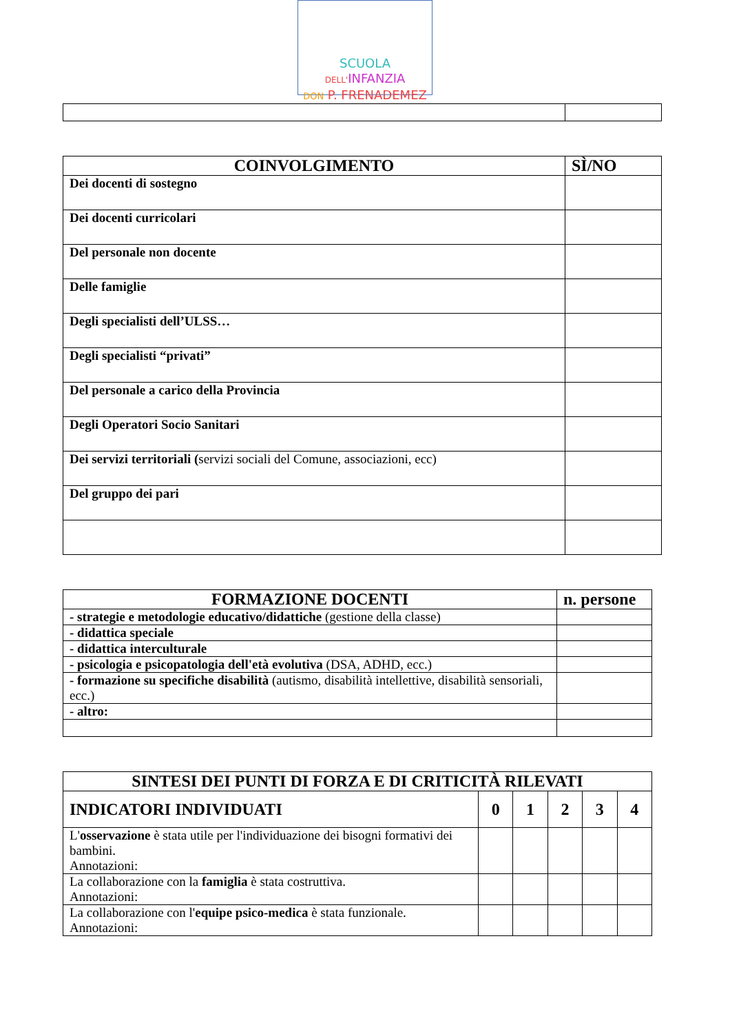SCUOLA DELL'INFANZIA
DON P. FRENADEMEZ
| COINVOLGIMENTO | SÌ/NO |
| --- | --- |
| Dei docenti di sostegno | |
| Dei docenti curricolari | |
| Del personale non docente | |
| Delle famiglie | |
| Degli specialisti dell’ULSS… | |
| Degli specialisti “privati” | |
| Del personale a carico della Provincia | |
| Degli Operatori Socio Sanitari | |
| Dei servizi territoriali ( servizi sociali del Comune, associazioni, ecc) | |
| Del gruppo dei pari | |
| FORMAZIONE DOCENTI | n. persone |
| --- | --- |
| - strategie e metodologie educativo/didattiche (gestione della classe) | |
| - didattica speciale | |
| - didattica interculturale | |
| - psicologia e psicopatologia dell'età evolutiva (DSA, ADHD, ecc.) | |
| - formazione su specifiche disabilità (autismo, disabilità intellettive, disabilità sensoriali, ecc.) | |
| - altro: | |
| SINTESI DEI PUNTI DI FORZA E DI CRITICITÀ RILEVATI | | | | | |
| --- | --- | --- | --- | --- | --- |
| INDICATORI INDIVIDUATI | 0 | 1 | 2 | 3 | 4 |
| L' osservazione è stata utile per l'individuazione dei bisogni formativi dei bambini. Annotazioni: | | | | | |
| La collaborazione con la famiglia è stata costruttiva. Annotazioni: | | | | | |
| La collaborazione con l' equipe psico-medica è stata funzionale. Annotazioni: | | | | | |